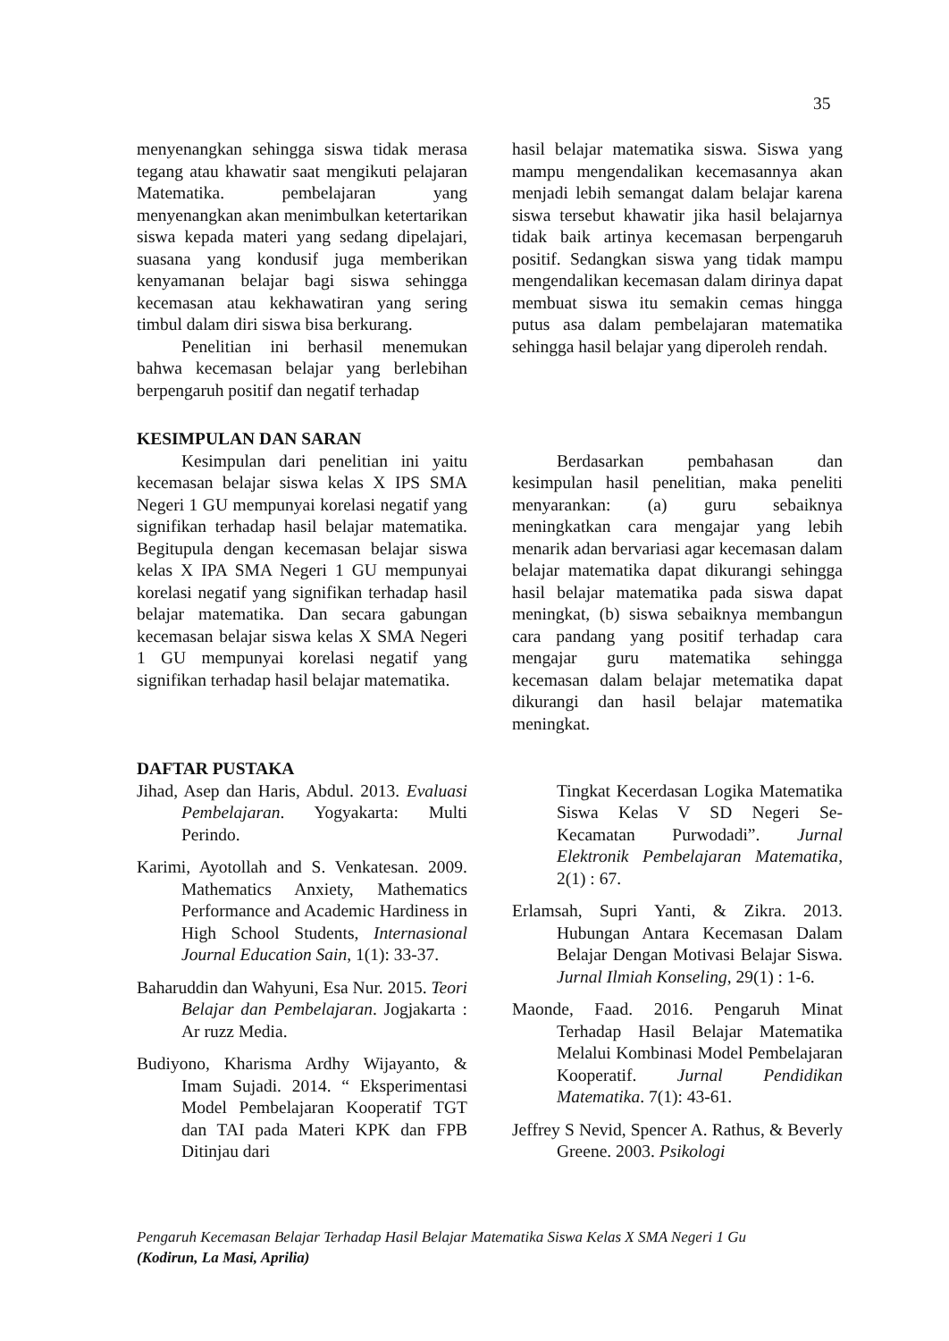35
menyenangkan sehingga siswa tidak merasa tegang atau khawatir saat mengikuti pelajaran Matematika. pembelajaran yang menyenangkan akan menimbulkan ketertarikan siswa kepada materi yang sedang dipelajari, suasana yang kondusif juga memberikan kenyamanan belajar bagi siswa sehingga kecemasan atau kekhawatiran yang sering timbul dalam diri siswa bisa berkurang.
Penelitian ini berhasil menemukan bahwa kecemasan belajar yang berlebihan berpengaruh positif dan negatif terhadap
hasil belajar matematika siswa. Siswa yang mampu mengendalikan kecemasannya akan menjadi lebih semangat dalam belajar karena siswa tersebut khawatir jika hasil belajarnya tidak baik artinya kecemasan berpengaruh positif. Sedangkan siswa yang tidak mampu mengendalikan kecemasan dalam dirinya dapat membuat siswa itu semakin cemas hingga putus asa dalam pembelajaran matematika sehingga hasil belajar yang diperoleh rendah.
KESIMPULAN DAN SARAN
Kesimpulan dari penelitian ini yaitu kecemasan belajar siswa kelas X IPS SMA Negeri 1 GU mempunyai korelasi negatif yang signifikan terhadap hasil belajar matematika. Begitupula dengan kecemasan belajar siswa kelas X IPA SMA Negeri 1 GU mempunyai korelasi negatif yang signifikan terhadap hasil belajar matematika. Dan secara gabungan kecemasan belajar siswa kelas X SMA Negeri 1 GU mempunyai korelasi negatif yang signifikan terhadap hasil belajar matematika.
Berdasarkan pembahasan dan kesimpulan hasil penelitian, maka peneliti menyarankan: (a) guru sebaiknya meningkatkan cara mengajar yang lebih menarik adan bervariasi agar kecemasan dalam belajar matematika dapat dikurangi sehingga hasil belajar matematika pada siswa dapat meningkat, (b) siswa sebaiknya membangun cara pandang yang positif terhadap cara mengajar guru matematika sehingga kecemasan dalam belajar metematika dapat dikurangi dan hasil belajar matematika meningkat.
DAFTAR PUSTAKA
Jihad, Asep dan Haris, Abdul. 2013. Evaluasi Pembelajaran. Yogyakarta: Multi Perindo.
Karimi, Ayotollah and S. Venkatesan. 2009. Mathematics Anxiety, Mathematics Performance and Academic Hardiness in High School Students, Internasional Journal Education Sain, 1(1): 33-37.
Baharuddin dan Wahyuni, Esa Nur. 2015. Teori Belajar dan Pembelajaran. Jogjakarta : Ar ruzz Media.
Budiyono, Kharisma Ardhy Wijayanto, & Imam Sujadi. 2014. “ Eksperimentasi Model Pembelajaran Kooperatif TGT dan TAI pada Materi KPK dan FPB Ditinjau dari
Tingkat Kecerdasan Logika Matematika Siswa Kelas V SD Negeri Se-Kecamatan Purwodadi”. Jurnal Elektronik Pembelajaran Matematika, 2(1) : 67.
Erlamsah, Supri Yanti, & Zikra. 2013. Hubungan Antara Kecemasan Dalam Belajar Dengan Motivasi Belajar Siswa. Jurnal Ilmiah Konseling, 29(1) : 1-6.
Maonde, Faad. 2016. Pengaruh Minat Terhadap Hasil Belajar Matematika Melalui Kombinasi Model Pembelajaran Kooperatif. Jurnal Pendidikan Matematika. 7(1): 43-61.
Jeffrey S Nevid, Spencer A. Rathus, & Beverly Greene. 2003. Psikologi
Pengaruh Kecemasan Belajar Terhadap Hasil Belajar Matematika Siswa Kelas X SMA Negeri 1 Gu
(Kodirun, La Masi, Aprilia)